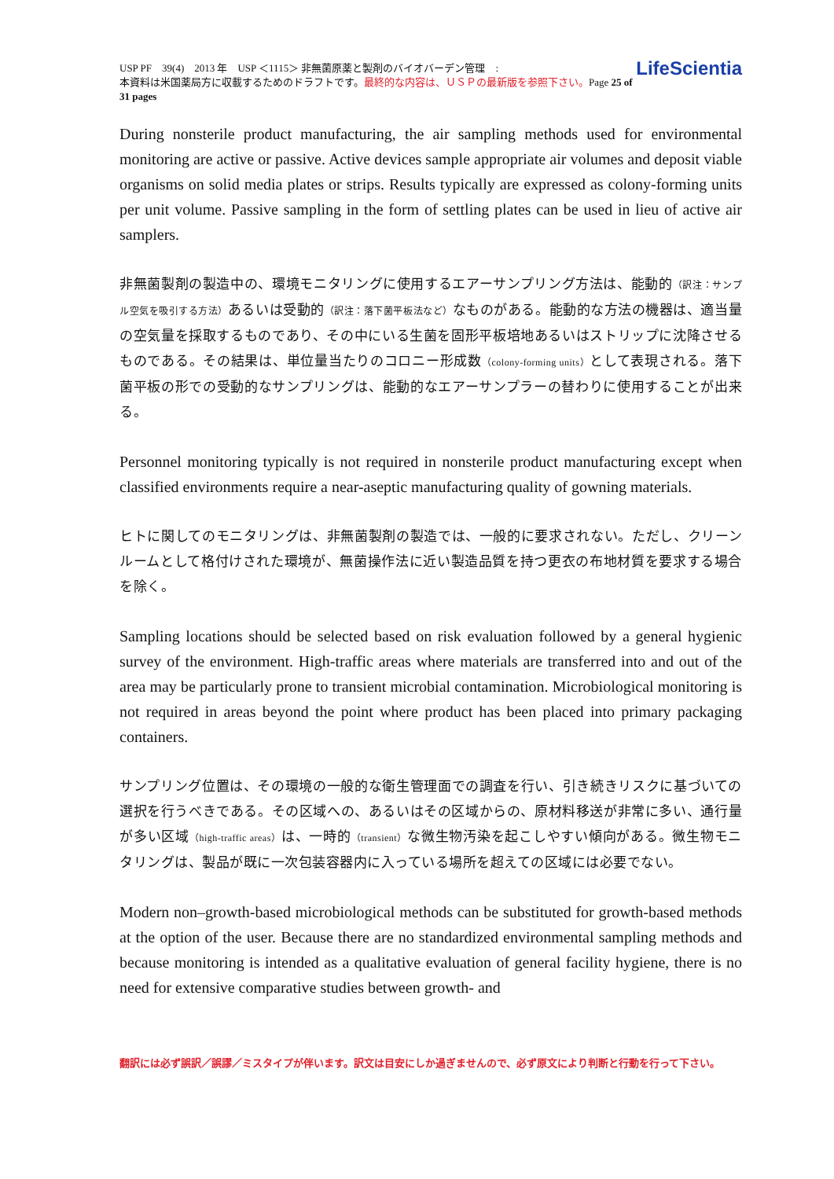USP PF　39(4)　2013 年　USP ＜1115＞ 非無菌原薬と製剤のバイオバーデン管理　:
本資料は米国薬局方に収載するためのドラフトです。最終的な内容は、ＵＳＰの最新版を参照下さい。Page 25 of 31 pages
LifeScientia
During nonsterile product manufacturing, the air sampling methods used for environmental monitoring are active or passive. Active devices sample appropriate air volumes and deposit viable organisms on solid media plates or strips. Results typically are expressed as colony-forming units per unit volume. Passive sampling in the form of settling plates can be used in lieu of active air samplers.
非無菌製剤の製造中の、環境モニタリングに使用するエアーサンプリング方法は、能動的（訳注：サンプル空気を吸引する方法）あるいは受動的（訳注：落下菌平板法など）なものがある。能動的な方法の機器は、適当量の空気量を採取するものであり、その中にいる生菌を固形平板培地あるいはストリップに沈降させるものである。その結果は、単位量当たりのコロニー形成数（colony-forming units）として表現される。落下菌平板の形での受動的なサンプリングは、能動的なエアーサンプラーの替わりに使用することが出来る。
Personnel monitoring typically is not required in nonsterile product manufacturing except when classified environments require a near-aseptic manufacturing quality of gowning materials.
ヒトに関してのモニタリングは、非無菌製剤の製造では、一般的に要求されない。ただし、クリーンルームとして格付けされた環境が、無菌操作法に近い製造品質を持つ更衣の布地材質を要求する場合を除く。
Sampling locations should be selected based on risk evaluation followed by a general hygienic survey of the environment. High-traffic areas where materials are transferred into and out of the area may be particularly prone to transient microbial contamination. Microbiological monitoring is not required in areas beyond the point where product has been placed into primary packaging containers.
サンプリング位置は、その環境の一般的な衛生管理面での調査を行い、引き続きリスクに基づいての選択を行うべきである。その区域への、あるいはその区域からの、原材料移送が非常に多い、通行量が多い区域（high-traffic areas）は、一時的（transient）な微生物汚染を起こしやすい傾向がある。微生物モニタリングは、製品が既に一次包装容器内に入っている場所を超えての区域には必要でない。
Modern non–growth-based microbiological methods can be substituted for growth-based methods at the option of the user. Because there are no standardized environmental sampling methods and because monitoring is intended as a qualitative evaluation of general facility hygiene, there is no need for extensive comparative studies between growth- and
翻訳には必ず誤訳／誤謬／ミスタイプが伴います。訳文は目安にしか過ぎませんので、必ず原文により判断と行動を行って下さい。